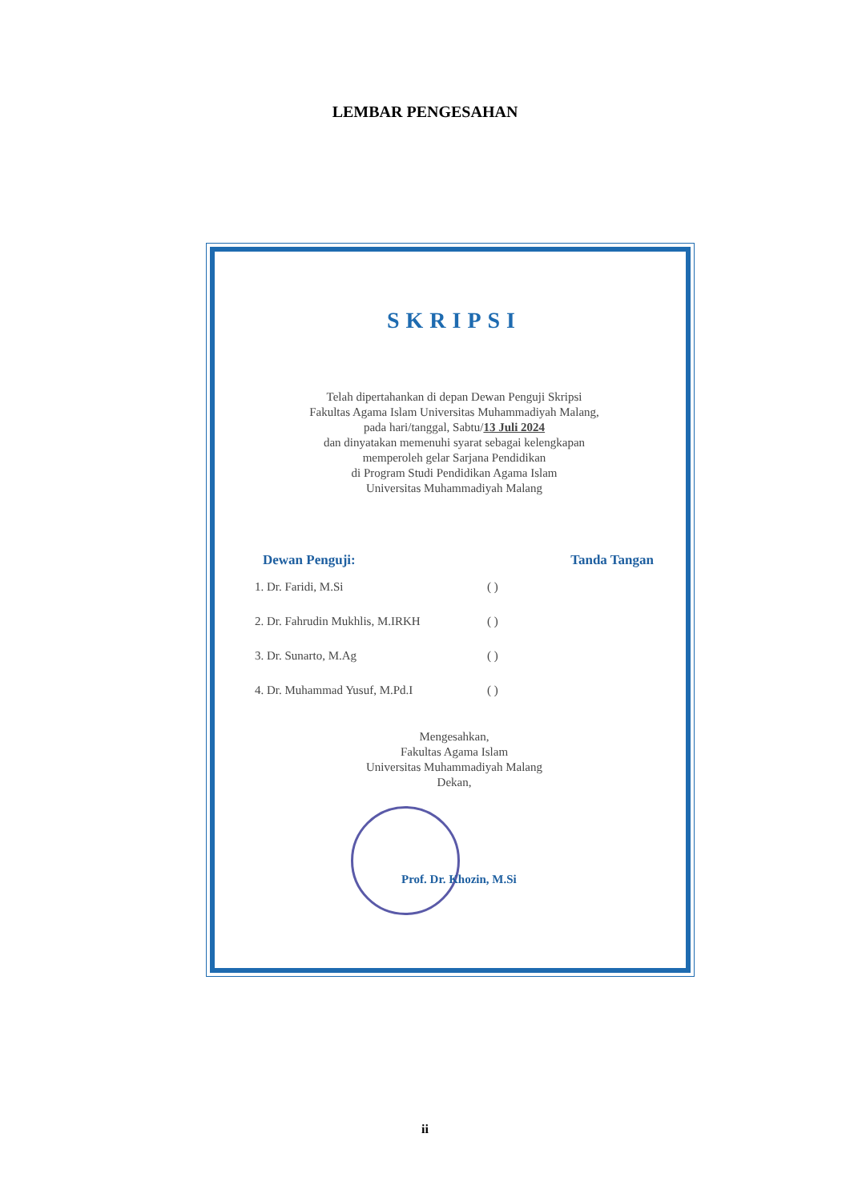LEMBAR PENGESAHAN
SKRIPSI
Telah dipertahankan di depan Dewan Penguji Skripsi
Fakultas Agama Islam Universitas Muhammadiyah Malang,
pada hari/tanggal, Sabtu/13 Juli 2024
dan dinyatakan memenuhi syarat sebagai kelengkapan
memperoleh gelar Sarjana Pendidikan
di Program Studi Pendidikan Agama Islam
Universitas Muhammadiyah Malang
Dewan Penguji: Tanda Tangan
1. Dr. Faridi, M.Si ( )
2. Dr. Fahrudin Mukhlis, M.IRKH ( )
3. Dr. Sunarto, M.Ag ( )
4. Dr. Muhammad Yusuf, M.Pd.I ( )
Mengesahkan,
Fakultas Agama Islam
Universitas Muhammadiyah Malang
Dekan,
Prof. Dr. Khozin, M.Si
ii